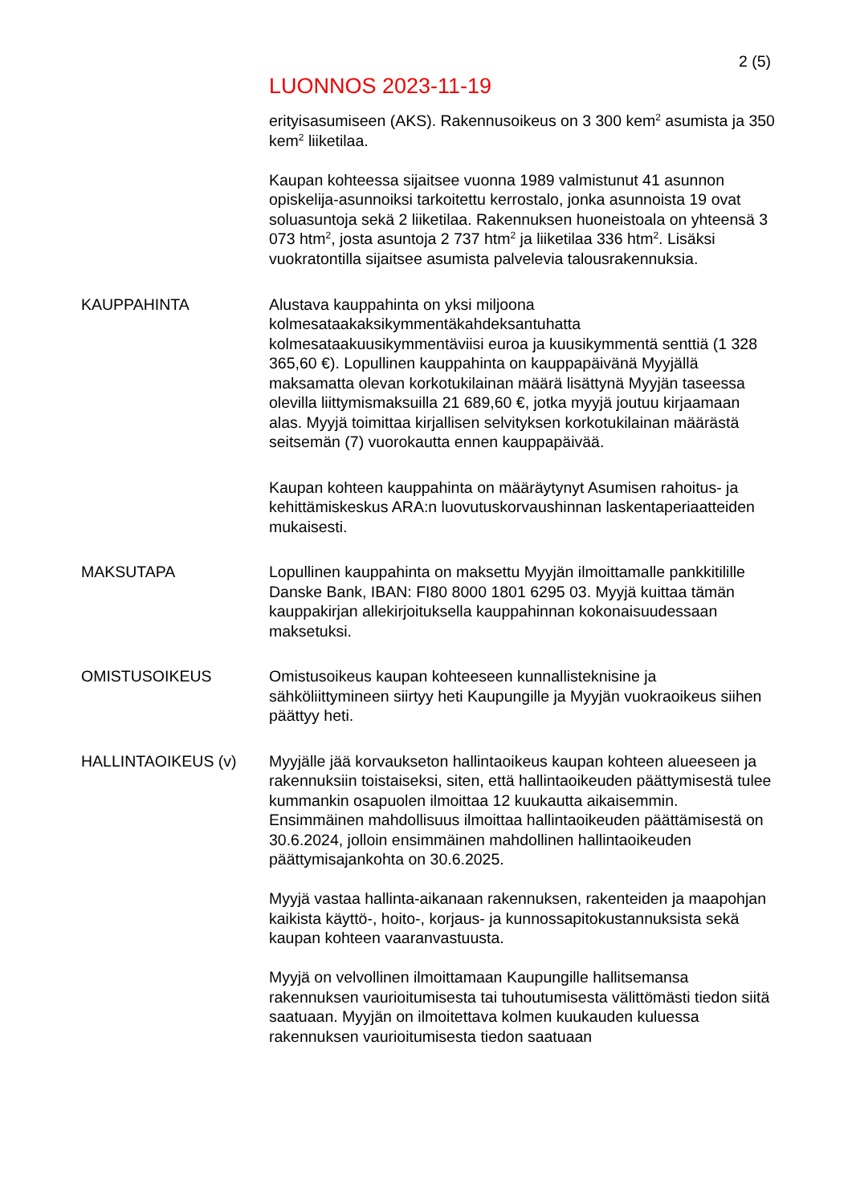2 (5)
LUONNOS 2023-11-19
erityisasumiseen (AKS). Rakennusoikeus on 3 300 kem<sup>2</sup> asumista ja 350 kem<sup>2</sup> liiketilaa.
Kaupan kohteessa sijaitsee vuonna 1989 valmistunut 41 asunnon opiskelija-asunnoiksi tarkoitettu kerrostalo, jonka asunnoista 19 ovat soluasuntoja sekä 2 liiketilaa. Rakennuksen huoneistoala on yhteensä 3 073 htm<sup>2</sup>, josta asuntoja 2 737 htm<sup>2</sup> ja liiketilaa 336 htm<sup>2</sup>. Lisäksi vuokratontilla sijaitsee asumista palvelevia talousrakennuksia.
KAUPPAHINTA Alustava kauppahinta on yksi miljoona kolmesataakaksikymmentäkahdeksantuhatta kolmesataakuusikymmentäviisi euroa ja kuusikymmentä senttiä (1 328 365,60 €). Lopullinen kauppahinta on kauppapäivänä Myyjällä maksamatta olevan korkotukilainan määrä lisättynä Myyjän taseessa olevilla liittymismaksuilla 21 689,60 €, jotka myyjä joutuu kirjaamaan alas. Myyjä toimittaa kirjallisen selvityksen korkotukilainan määrästä seitsemän (7) vuorokautta ennen kauppapäivää.
Kaupan kohteen kauppahinta on määräytynyt Asumisen rahoitus- ja kehittämiskeskus ARA:n luovutuskorvaushinnan laskentaperiaatteiden mukaisesti.
MAKSUTAPA Lopullinen kauppahinta on maksettu Myyjän ilmoittamalle pankkitilille Danske Bank, IBAN: FI80 8000 1801 6295 03. Myyjä kuittaa tämän kauppakirjan allekirjoituksella kauppahinnan kokonaisuudessaan maksetuksi.
OMISTUSOIKEUS Omistusoikeus kaupan kohteeseen kunnallisteknisine ja sähköliittymineen siirtyy heti Kaupungille ja Myyjän vuokraoikeus siihen päättyy heti.
HALLINTAOIKEUS (v) Myyjälle jää korvaukseton hallintaoikeus kaupan kohteen alueeseen ja rakennuksiin toistaiseksi, siten, että hallintaoikeuden päättymisestä tulee kummankin osapuolen ilmoittaa 12 kuukautta aikaisemmin. Ensimmäinen mahdollisuus ilmoittaa hallintaoikeuden päättämisestä on 30.6.2024, jolloin ensimmäinen mahdollinen hallintaoikeuden päättymisajankohta on 30.6.2025.
Myyjä vastaa hallinta-aikanaan rakennuksen, rakenteiden ja maapohjan kaikista käyttö-, hoito-, korjaus- ja kunnossapitokustannuksista sekä kaupan kohteen vaaranvastuusta.
Myyjä on velvollinen ilmoittamaan Kaupungille hallitsemansa rakennuksen vaurioitumisesta tai tuhoutumisesta välittömästi tiedon siitä saatuaan. Myyjän on ilmoitettava kolmen kuukauden kuluessa rakennuksen vaurioitumisesta tiedon saatuaan